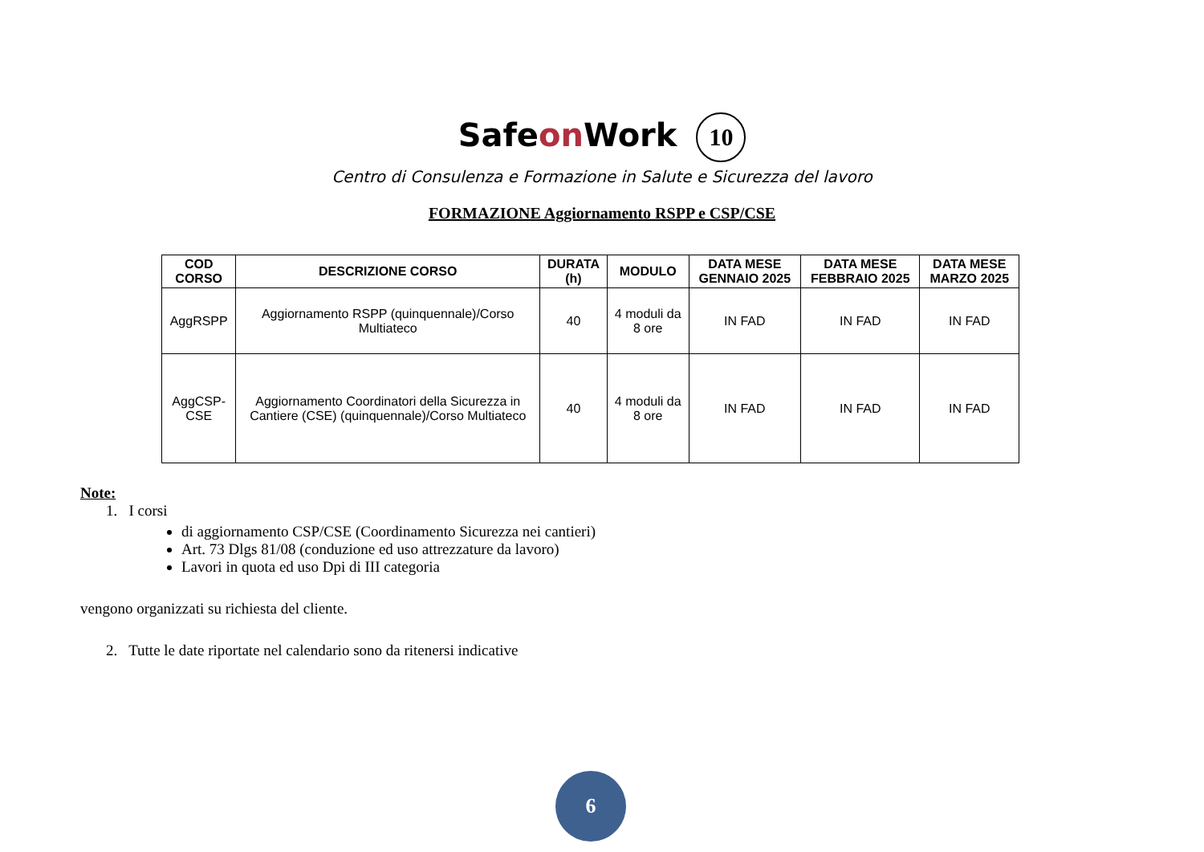Safeon Work 10
Centro di Consulenza e Formazione in Salute e Sicurezza del lavoro
FORMAZIONE Aggiornamento RSPP e CSP/CSE
| COD CORSO | DESCRIZIONE CORSO | DURATA (h) | MODULO | DATA MESE GENNAIO 2025 | DATA MESE FEBBRAIO 2025 | DATA MESE MARZO 2025 |
| --- | --- | --- | --- | --- | --- | --- |
| AggRSPP | Aggiornamento RSPP (quinquennale)/Corso Multiateco | 40 | 4 moduli da 8 ore | IN FAD | IN FAD | IN FAD |
| AggCSP-CSE | Aggiornamento Coordinatori della Sicurezza in Cantiere (CSE) (quinquennale)/Corso Multiateco | 40 | 4 moduli da 8 ore | IN FAD | IN FAD | IN FAD |
Note:
1. I corsi
di aggiornamento CSP/CSE (Coordinamento Sicurezza nei cantieri)
Art. 73 Dlgs 81/08 (conduzione ed uso attrezzature da lavoro)
Lavori in quota ed uso Dpi di III categoria
vengono organizzati su richiesta del cliente.
2. Tutte le date riportate nel calendario sono da ritenersi indicative
6